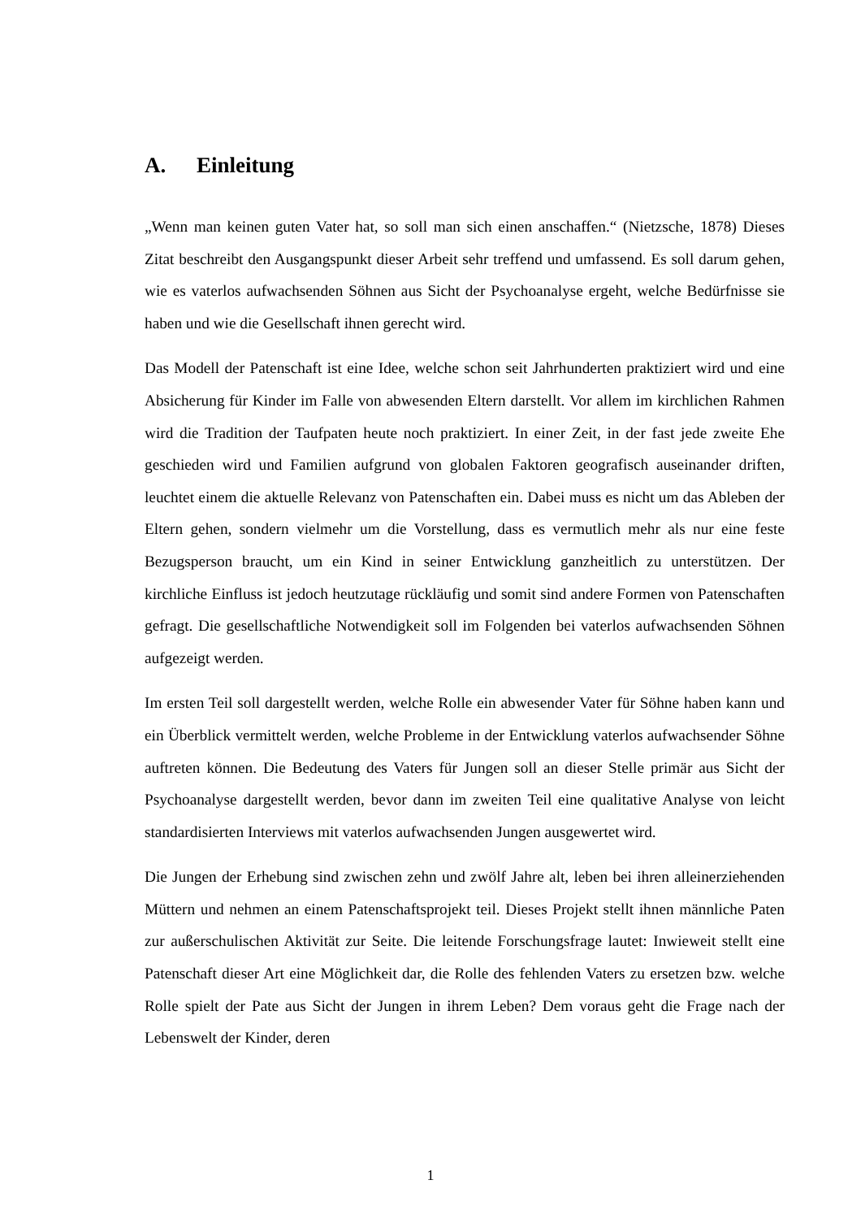A. Einleitung
„Wenn man keinen guten Vater hat, so soll man sich einen anschaffen.“ (Nietzsche, 1878) Dieses Zitat beschreibt den Ausgangspunkt dieser Arbeit sehr treffend und umfassend. Es soll darum gehen, wie es vaterlos aufwachsenden Söhnen aus Sicht der Psychoanalyse ergeht, welche Bedürfnisse sie haben und wie die Gesellschaft ihnen gerecht wird.
Das Modell der Patenschaft ist eine Idee, welche schon seit Jahrhunderten praktiziert wird und eine Absicherung für Kinder im Falle von abwesenden Eltern darstellt. Vor allem im kirchlichen Rahmen wird die Tradition der Taufpaten heute noch praktiziert. In einer Zeit, in der fast jede zweite Ehe geschieden wird und Familien aufgrund von globalen Faktoren geografisch auseinander driften, leuchtet einem die aktuelle Relevanz von Patenschaften ein. Dabei muss es nicht um das Ableben der Eltern gehen, sondern vielmehr um die Vorstellung, dass es vermutlich mehr als nur eine feste Bezugsperson braucht, um ein Kind in seiner Entwicklung ganzheitlich zu unterstützen. Der kirchliche Einfluss ist jedoch heutzutage rückläufig und somit sind andere Formen von Patenschaften gefragt. Die gesellschaftliche Notwendigkeit soll im Folgenden bei vaterlos aufwachsenden Söhnen aufgezeigt werden.
Im ersten Teil soll dargestellt werden, welche Rolle ein abwesender Vater für Söhne haben kann und ein Überblick vermittelt werden, welche Probleme in der Entwicklung vaterlos aufwachsender Söhne auftreten können. Die Bedeutung des Vaters für Jungen soll an dieser Stelle primär aus Sicht der Psychoanalyse dargestellt werden, bevor dann im zweiten Teil eine qualitative Analyse von leicht standardisierten Interviews mit vaterlos aufwachsenden Jungen ausgewertet wird.
Die Jungen der Erhebung sind zwischen zehn und zwölf Jahre alt, leben bei ihren alleinerziehenden Müttern und nehmen an einem Patenschaftsprojekt teil. Dieses Projekt stellt ihnen männliche Paten zur außerschulischen Aktivität zur Seite. Die leitende Forschungsfrage lautet: Inwieweit stellt eine Patenschaft dieser Art eine Möglichkeit dar, die Rolle des fehlenden Vaters zu ersetzen bzw. welche Rolle spielt der Pate aus Sicht der Jungen in ihrem Leben? Dem voraus geht die Frage nach der Lebenswelt der Kinder, deren
1